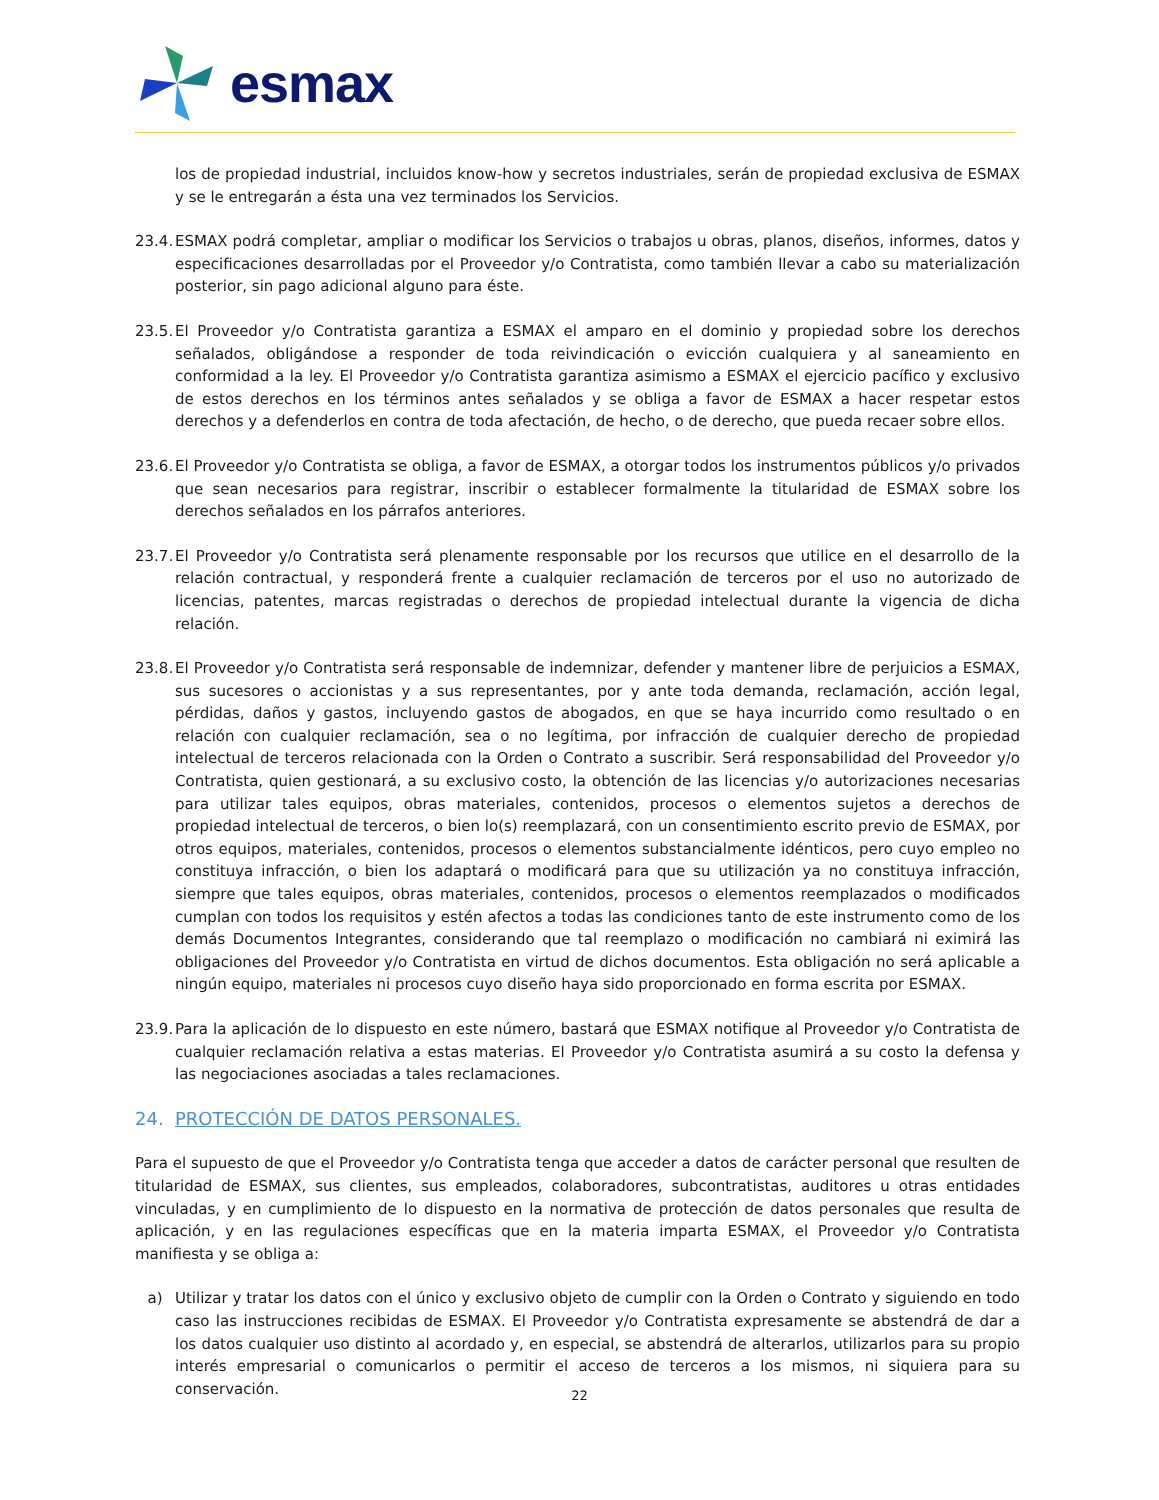esmax
los de propiedad industrial, incluidos know-how y secretos industriales, serán de propiedad exclusiva de ESMAX y se le entregarán a ésta una vez terminados los Servicios.
23.4.
ESMAX podrá completar, ampliar o modificar los Servicios o trabajos u obras, planos, diseños, informes, datos y especificaciones desarrolladas por el Proveedor y/o Contratista, como también llevar a cabo su materialización posterior, sin pago adicional alguno para éste.
23.5.
El Proveedor y/o Contratista garantiza a ESMAX el amparo en el dominio y propiedad sobre los derechos señalados, obligándose a responder de toda reivindicación o evicción cualquiera y al saneamiento en conformidad a la ley. El Proveedor y/o Contratista garantiza asimismo a ESMAX el ejercicio pacífico y exclusivo de estos derechos en los términos antes señalados y se obliga a favor de ESMAX a hacer respetar estos derechos y a defenderlos en contra de toda afectación, de hecho, o de derecho, que pueda recaer sobre ellos.
23.6.
El Proveedor y/o Contratista se obliga, a favor de ESMAX, a otorgar todos los instrumentos públicos y/o privados que sean necesarios para registrar, inscribir o establecer formalmente la titularidad de ESMAX sobre los derechos señalados en los párrafos anteriores.
23.7.
El Proveedor y/o Contratista será plenamente responsable por los recursos que utilice en el desarrollo de la relación contractual, y responderá frente a cualquier reclamación de terceros por el uso no autorizado de licencias, patentes, marcas registradas o derechos de propiedad intelectual durante la vigencia de dicha relación.
23.8.
El Proveedor y/o Contratista será responsable de indemnizar, defender y mantener libre de perjuicios a ESMAX, sus sucesores o accionistas y a sus representantes, por y ante toda demanda, reclamación, acción legal, pérdidas, daños y gastos, incluyendo gastos de abogados, en que se haya incurrido como resultado o en relación con cualquier reclamación, sea o no legítima, por infracción de cualquier derecho de propiedad intelectual de terceros relacionada con la Orden o Contrato a suscribir. Será responsabilidad del Proveedor y/o Contratista, quien gestionará, a su exclusivo costo, la obtención de las licencias y/o autorizaciones necesarias para utilizar tales equipos, obras materiales, contenidos, procesos o elementos sujetos a derechos de propiedad intelectual de terceros, o bien lo(s) reemplazará, con un consentimiento escrito previo de ESMAX, por otros equipos, materiales, contenidos, procesos o elementos substancialmente idénticos, pero cuyo empleo no constituya infracción, o bien los adaptará o modificará para que su utilización ya no constituya infracción, siempre que tales equipos, obras materiales, contenidos, procesos o elementos reemplazados o modificados cumplan con todos los requisitos y estén afectos a todas las condiciones tanto de este instrumento como de los demás Documentos Integrantes, considerando que tal reemplazo o modificación no cambiará ni eximirá las obligaciones del Proveedor y/o Contratista en virtud de dichos documentos. Esta obligación no será aplicable a ningún equipo, materiales ni procesos cuyo diseño haya sido proporcionado en forma escrita por ESMAX.
23.9.
Para la aplicación de lo dispuesto en este número, bastará que ESMAX notifique al Proveedor y/o Contratista de cualquier reclamación relativa a estas materias. El Proveedor y/o Contratista asumirá a su costo la defensa y las negociaciones asociadas a tales reclamaciones.
24. PROTECCIÓN DE DATOS PERSONALES.
Para el supuesto de que el Proveedor y/o Contratista tenga que acceder a datos de carácter personal que resulten de titularidad de ESMAX, sus clientes, sus empleados, colaboradores, subcontratistas, auditores u otras entidades vinculadas, y en cumplimiento de lo dispuesto en la normativa de protección de datos personales que resulta de aplicación, y en las regulaciones específicas que en la materia imparta ESMAX, el Proveedor y/o Contratista manifiesta y se obliga a:
a) Utilizar y tratar los datos con el único y exclusivo objeto de cumplir con la Orden o Contrato y siguiendo en todo caso las instrucciones recibidas de ESMAX. El Proveedor y/o Contratista expresamente se abstendrá de dar a los datos cualquier uso distinto al acordado y, en especial, se abstendrá de alterarlos, utilizarlos para su propio interés empresarial o comunicarlos o permitir el acceso de terceros a los mismos, ni siquiera para su conservación.
22